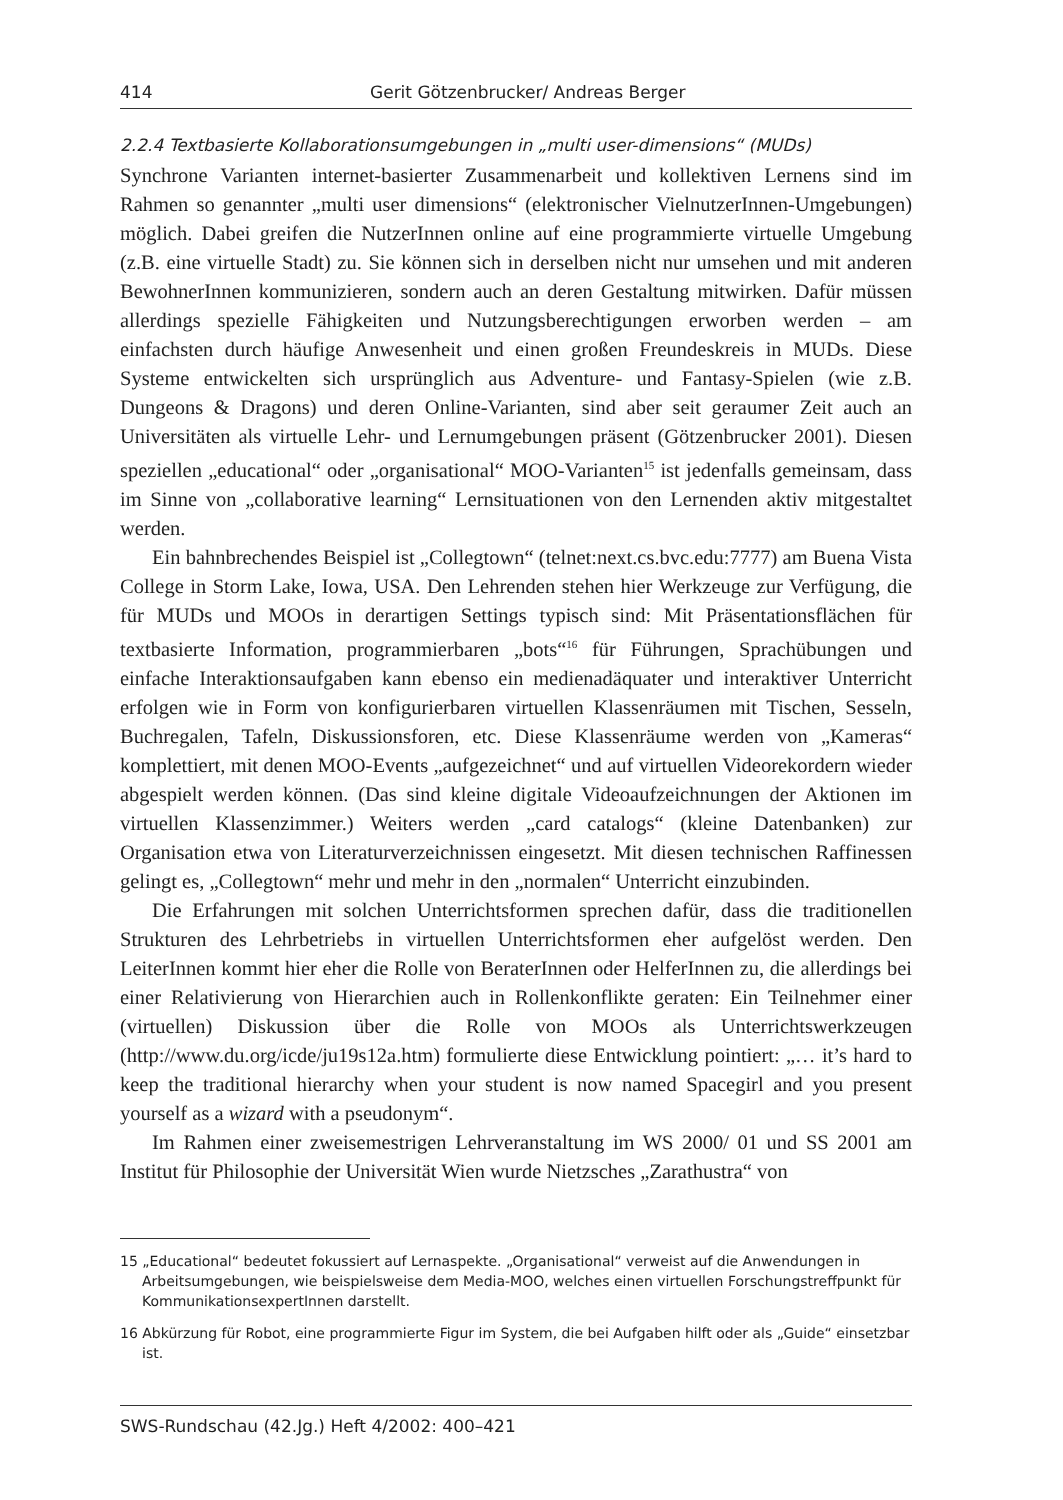414 Gerit Götzenbrucker/ Andreas Berger
2.2.4 Textbasierte Kollaborationsumgebungen in „multi user-dimensions“ (MUDs)
Synchrone Varianten internet-basierter Zusammenarbeit und kollektiven Lernens sind im Rahmen so genannter „multi user dimensions“ (elektronischer VielnutzerInnen-Umgebungen) möglich. Dabei greifen die NutzerInnen online auf eine programmierte virtuelle Umgebung (z.B. eine virtuelle Stadt) zu. Sie können sich in derselben nicht nur umsehen und mit anderen BewohnerInnen kommunizieren, sondern auch an deren Gestaltung mitwirken. Dafür müssen allerdings spezielle Fähigkeiten und Nutzungsberechtigungen erworben werden – am einfachsten durch häufige Anwesenheit und einen großen Freundeskreis in MUDs. Diese Systeme entwickelten sich ursprünglich aus Adventure- und Fantasy-Spielen (wie z.B. Dungeons & Dragons) und deren Online-Varianten, sind aber seit geraumer Zeit auch an Universitäten als virtuelle Lehr- und Lernumgebungen präsent (Götzenbrucker 2001). Diesen speziellen „educational“ oder „organisational“ MOO-Varianten<sup>15</sup> ist jedenfalls gemeinsam, dass im Sinne von „collaborative learning“ Lernsituationen von den Lernenden aktiv mitgestaltet werden.
Ein bahnbrechendes Beispiel ist „Collegtown“ (telnet:next.cs.bvc.edu:7777) am Buena Vista College in Storm Lake, Iowa, USA. Den Lehrenden stehen hier Werkzeuge zur Verfügung, die für MUDs und MOOs in derartigen Settings typisch sind: Mit Präsentationsflächen für textbasierte Information, programmierbaren „bots“<sup>16</sup> für Führungen, Sprachübungen und einfache Interaktionsaufgaben kann ebenso ein medienadäquater und interaktiver Unterricht erfolgen wie in Form von konfigurierbaren virtuellen Klassenräumen mit Tischen, Sesseln, Buchregalen, Tafeln, Diskussionsforen, etc. Diese Klassenräume werden von „Kameras“ komplettiert, mit denen MOO-Events „aufgezeichnet“ und auf virtuellen Videorekordern wieder abgespielt werden können. (Das sind kleine digitale Videoaufzeichnungen der Aktionen im virtuellen Klassenzimmer.) Weiters werden „card catalogs“ (kleine Datenbanken) zur Organisation etwa von Literaturverzeichnissen eingesetzt. Mit diesen technischen Raffinessen gelingt es, „Collegtown“ mehr und mehr in den „normalen“ Unterricht einzubinden.
Die Erfahrungen mit solchen Unterrichtsformen sprechen dafür, dass die traditionellen Strukturen des Lehrbetriebs in virtuellen Unterrichtsformen eher aufgelöst werden. Den LeiterInnen kommt hier eher die Rolle von BeraterInnen oder HelferInnen zu, die allerdings bei einer Relativierung von Hierarchien auch in Rollenkonflikte geraten: Ein Teilnehmer einer (virtuellen) Diskussion über die Rolle von MOOs als Unterrichtswerkzeugen (http://www.du.org/icde/ju19s12a.htm) formulierte diese Entwicklung pointiert: „… it’s hard to keep the traditional hierarchy when your student is now named Spacegirl and you present yourself as a wizard with a pseudonym“.
Im Rahmen einer zweisemestrigen Lehrveranstaltung im WS 2000/ 01 und SS 2001 am Institut für Philosophie der Universität Wien wurde Nietzsches „Zarathustra“ von
15 „Educational“ bedeutet fokussiert auf Lernaspekte. „Organisational“ verweist auf die Anwendungen in Arbeitsumgebungen, wie beispielsweise dem Media-MOO, welches einen virtuellen Forschungstreffpunkt für KommunikationsexpertInnen darstellt.
16 Abkürzung für Robot, eine programmierte Figur im System, die bei Aufgaben hilft oder als „Guide“ einsetzbar ist.
SWS-Rundschau (42.Jg.) Heft 4/2002: 400–421